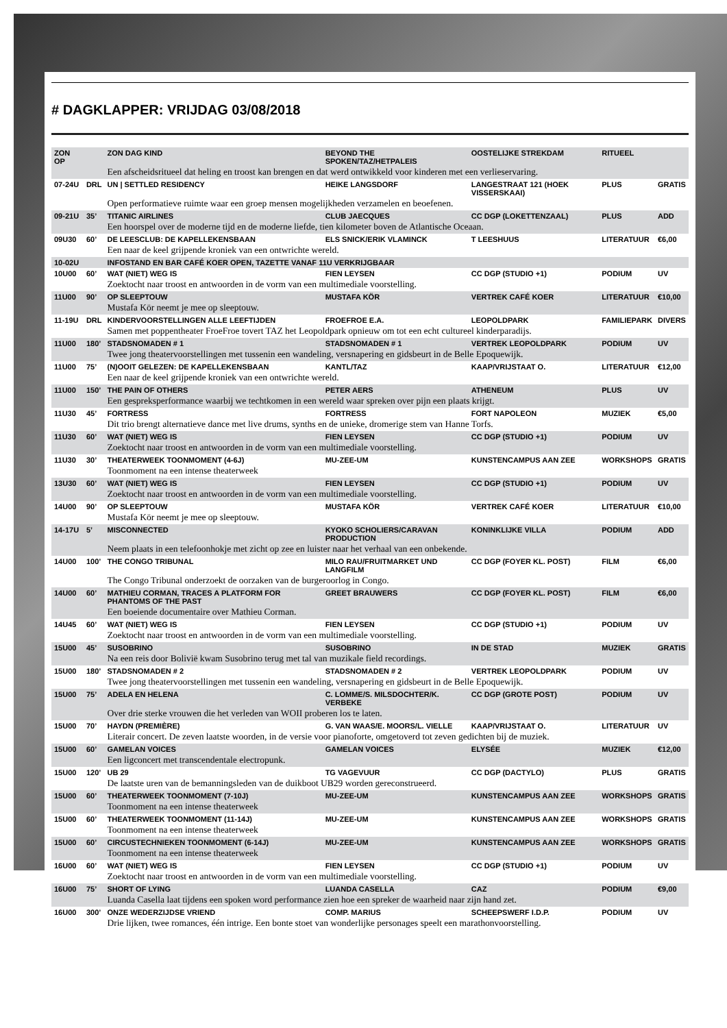# DAGKLAPPER: VRIJDAG 03/08/2018
| ZON OP | | ZON DAG KIND | BEYOND THE SPOKEN/TAZ/HETPALEIS | OOSTELIJKE STREKDAM | RITUEEL | |
| | | Een afscheidsritueel dat heling en troost kan brengen en dat werd ontwikkeld voor kinderen met een verlieservaring. | | | | |
| 07-24U | DRL | UN / SETTLED RESIDENCY | HEIKE LANGSDORF | LANGESTRAAT 121 (HOEK VISSERSKAAI) | PLUS | GRATIS |
| | | Open performatieve ruimte waar een groep mensen mogelijkheden verzamelen en beoefenen. | | | | |
| 09-21U | 35’ | TITANIC AIRLINES | CLUB JAECQUES | CC DGP (LOKETTENZAAL) | PLUS | ADD |
| | | Een hoorspel over de moderne tijd en de moderne liefde, tien kilometer boven de Atlantische Oceaan. | | | | |
| 09U30 | 60’ | DE LEESCLUB: DE KAPELLEKENSBAAN | ELS SNICK/ERIK VLAMINCK | T LEESHUUS | LITERATUUR | €6,00 |
| | | Een naar de keel grijpende kroniek van een ontwrichte wereld. | | | | |
| 10-02U | | INFOSTAND EN BAR CAFÉ KOER OPEN, TAZETTE VANAF 11U VERKRIJGBAAR | | | | |
| 10U00 | 60’ | WAT (NIET) WEG IS | FIEN LEYSEN | CC DGP (STUDIO +1) | PODIUM | UV |
| | | Zoektocht naar troost en antwoorden in de vorm van een multimediale voorstelling. | | | | |
| 11U00 | 90’ | OP SLEEPTOUW | MUSTAFA KÖR | VERTREK CAFÉ KOER | LITERATUUR | €10,00 |
| | | Mustafa Kör neemt je mee op sleeptouw. | | | | |
| 11-19U | DRL | KINDERVOORSTELLINGEN ALLE LEEFTIJDEN | FROEFROE E.A. | LEOPOLDPARK | FAMILIEPARK | DIVERS |
| | | Samen met poppentheater FroeFroe tovert TAZ het Leopoldpark opnieuw om tot een echt cultureel kinderparadijs. | | | | |
| 11U00 | 180’ | STADSNOMADEN # 1 | STADSNOMADEN # 1 | VERTREK LEOPOLDPARK | PODIUM | UV |
| | | Twee jong theatervoorstellingen met tussenin een wandeling, versnapering en gidsbeurt in de Belle Epoquewijk. | | | | |
| 11U00 | 75’ | (N)OOIT GELEZEN: DE KAPELLEKENSBAAN | KANTL/TAZ | KAAP/VRIJSTAAT O. | LITERATUUR | €12,00 |
| | | Een naar de keel grijpende kroniek van een ontwrichte wereld. | | | | |
| 11U00 | 150’ | THE PAIN OF OTHERS | PETER AERS | ATHENEUM | PLUS | UV |
| | | Een gespreksperformance waarbij we techtkomen in een wereld waar spreken over pijn een plaats krijgt. | | | | |
| 11U30 | 45’ | FORTRESS | FORTRESS | FORT NAPOLEON | MUZIEK | €5,00 |
| | | Dit trio brengt alternatieve dance met live drums, synths en de unieke, dromerige stem van Hanne Torfs. | | | | |
| 11U30 | 60’ | WAT (NIET) WEG IS | FIEN LEYSEN | CC DGP (STUDIO +1) | PODIUM | UV |
| | | Zoektocht naar troost en antwoorden in de vorm van een multimediale voorstelling. | | | | |
| 11U30 | 30’ | THEATERWEEK TOONMOMENT (4-6J) | MU-ZEE-UM | KUNSTENCAMPUS AAN ZEE | WORKSHOPS | GRATIS |
| | | Toonmoment na een intense theaterweek | | | | |
| 13U30 | 60’ | WAT (NIET) WEG IS | FIEN LEYSEN | CC DGP (STUDIO +1) | PODIUM | UV |
| | | Zoektocht naar troost en antwoorden in de vorm van een multimediale voorstelling. | | | | |
| 14U00 | 90’ | OP SLEEPTOUW | MUSTAFA KÖR | VERTREK CAFÉ KOER | LITERATUUR | €10,00 |
| | | Mustafa Kör neemt je mee op sleeptouw. | | | | |
| 14-17U | 5’ | MISCONNECTED | KYOKO SCHOLIERS/CARAVAN PRODUCTION | KONINKLIJKE VILLA | PODIUM | ADD |
| | | Neem plaats in een telefoonhokje met zicht op zee en luister naar het verhaal van een onbekende. | | | | |
| 14U00 | 100’ | THE CONGO TRIBUNAL | MILO RAU/FRUITMARKET UND LANGFILM | CC DGP (FOYER KL. POST) | FILM | €6,00 |
| | | The Congo Tribunal onderzoekt de oorzaken van de burgeroorlog in Congo. | | | | |
| 14U00 | 60’ | MATHIEU CORMAN, TRACES A PLATFORM FOR PHANTOMS OF THE PAST | GREET BRAUWERS | CC DGP (FOYER KL. POST) | FILM | €6,00 |
| | | Een boeiende documentaire over Mathieu Corman. | | | | |
| 14U45 | 60’ | WAT (NIET) WEG IS | FIEN LEYSEN | CC DGP (STUDIO +1) | PODIUM | UV |
| | | Zoektocht naar troost en antwoorden in de vorm van een multimediale voorstelling. | | | | |
| 15U00 | 45’ | SUSOBRINO | SUSOBRINO | IN DE STAD | MUZIEK | GRATIS |
| | | Na een reis door Bolivië kwam Susobrino terug met tal van muzikale field recordings. | | | | |
| 15U00 | 180’ | STADSNOMADEN # 2 | STADSNOMADEN # 2 | VERTREK LEOPOLDPARK | PODIUM | UV |
| | | Twee jong theatervoorstellingen met tussenin een wandeling, versnapering en gidsbeurt in de Belle Epoquewijk. | | | | |
| 15U00 | 75’ | ADELA EN HELENA | C. LOMME/S. MILSDOCHTER/K. VERBEKE | CC DGP (GROTE POST) | PODIUM | UV |
| | | Over drie sterke vrouwen die het verleden van WOII proberen los te laten. | | | | |
| 15U00 | 70’ | HAYDN (PREMIÈRE) | G. VAN WAAS/E. MOORS/L. VIELLE | KAAP/VRIJSTAAT O. | LITERATUUR | UV |
| | | Literair concert. De zeven laatste woorden, in de versie voor pianoforte, omgetoverd tot zeven gedichten bij de muziek. | | | | |
| 15U00 | 60’ | GAMELAN VOICES | GAMELAN VOICES | ELYSÉE | MUZIEK | €12,00 |
| | | Een ligconcert met transcendentale electropunk. | | | | |
| 15U00 | 120’ | UB 29 | TG VAGEVUUR | CC DGP (DACTYLO) | PLUS | GRATIS |
| | | De laatste uren van de bemanningsleden van de duikboot UB29 worden gereconstrueerd. | | | | |
| 15U00 | 60’ | THEATERWEEK TOONMOMENT (7-10J) | MU-ZEE-UM | KUNSTENCAMPUS AAN ZEE | WORKSHOPS | GRATIS |
| | | Toonmoment na een intense theaterweek | | | | |
| 15U00 | 60’ | THEATERWEEK TOONMOMENT (11-14J) | MU-ZEE-UM | KUNSTENCAMPUS AAN ZEE | WORKSHOPS | GRATIS |
| | | Toonmoment na een intense theaterweek | | | | |
| 15U00 | 60’ | CIRCUSTECHNIEKEN TOONMOMENT (6-14J) | MU-ZEE-UM | KUNSTENCAMPUS AAN ZEE | WORKSHOPS | GRATIS |
| | | Toonmoment na een intense theaterweek | | | | |
| 16U00 | 60’ | WAT (NIET) WEG IS | FIEN LEYSEN | CC DGP (STUDIO +1) | PODIUM | UV |
| | | Zoektocht naar troost en antwoorden in de vorm van een multimediale voorstelling. | | | | |
| 16U00 | 75’ | SHORT OF LYING | LUANDA CASELLA | CAZ | PODIUM | €9,00 |
| | | Luanda Casella laat tijdens een spoken word performance zien hoe een spreker de waarheid naar zijn hand zet. | | | | |
| 16U00 | 300’ | ONZE WEDERZIJDSE VRIEND | COMP. MARIUS | SCHEEPSWERF I.D.P. | PODIUM | UV |
| | | Drie lijken, twee romances, één intrige. Een bonte stoet van wonderlijke personages speelt een marathonvoorstelling. | | | | |